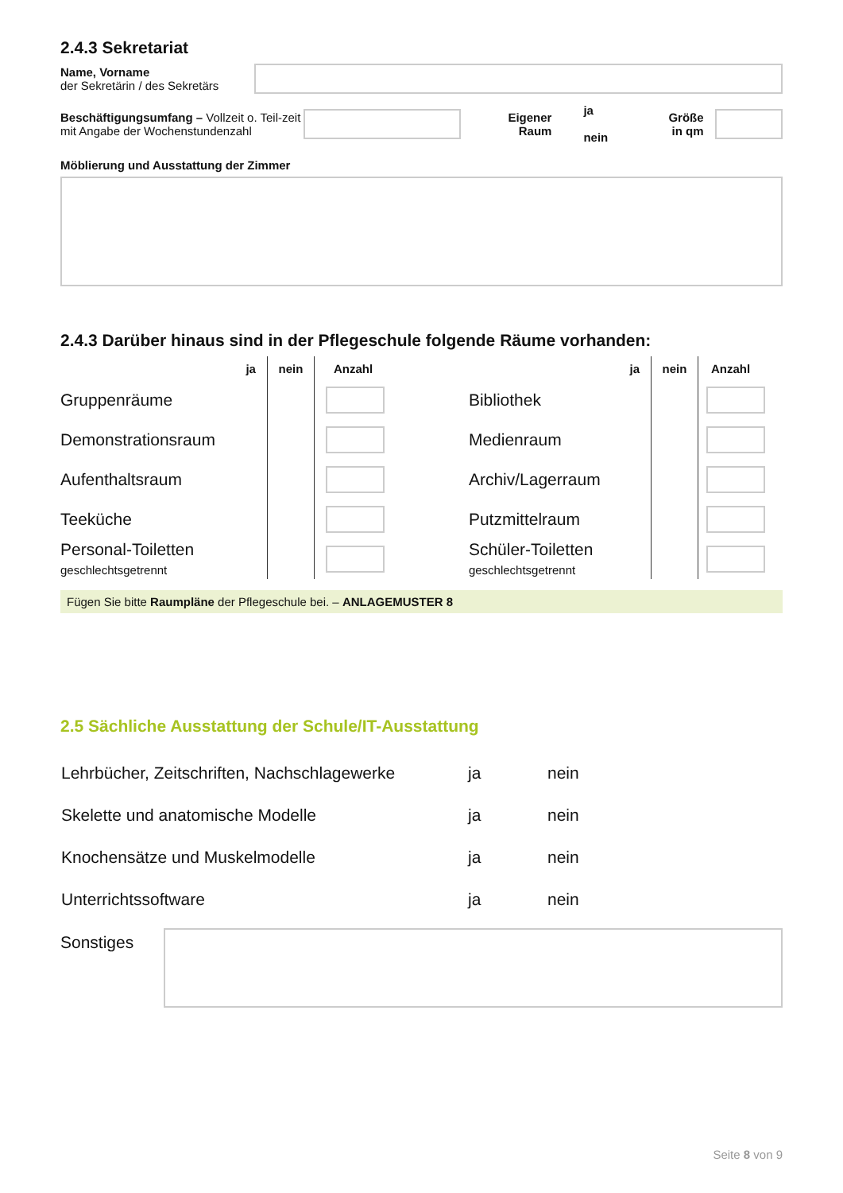2.4.3 Sekretariat
Name, Vorname
der Sekretärin / des Sekretärs
Beschäftigungsumfang – Vollzeit o. Teil-zeit mit Angabe der Wochenstundenzahl
Eigener
Raum
ja
nein
Größe
in qm
Möblierung und Ausstattung der Zimmer
2.4.3 Darüber hinaus sind in der Pflegeschule folgende Räume vorhanden:
| | ja | nein | Anzahl | | | ja | nein | Anzahl |
| --- | --- | --- | --- | --- | --- | --- | --- | --- |
| Gruppenräume | | | | | Bibliothek | | | |
| Demonstrationsraum | | | | | Medienraum | | | |
| Aufenthaltsraum | | | | | Archiv/Lagerraum | | | |
| Teeküche | | | | | Putzmittelraum | | | |
| Personal-Toiletten geschlechtsgetrennt | | | | | Schüler-Toiletten geschlechtsgetrennt | | | |
Fügen Sie bitte Raumpläne der Pflegeschule bei. – ANLAGEMUSTER 8
2.5 Sächliche Ausstattung der Schule/IT-Ausstattung
| Lehrbücher, Zeitschriften, Nachschlagewerke | ja | nein |
| Skelette und anatomische Modelle | ja | nein |
| Knochensätze und Muskelmodelle | ja | nein |
| Unterrichtssoftware | ja | nein |
Sonstiges
Seite 8 von 9